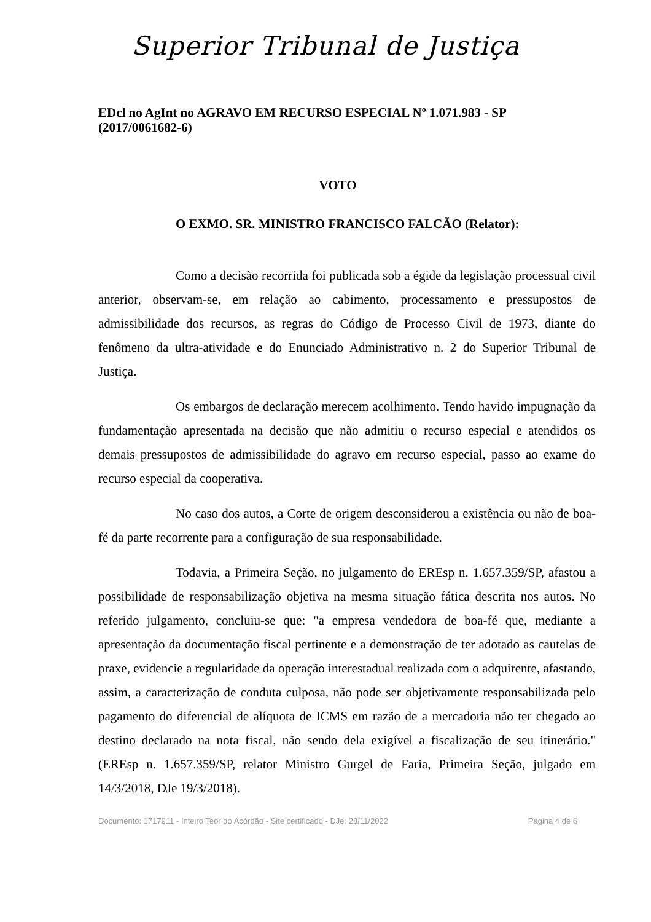Superior Tribunal de Justiça
EDcl no AgInt no AGRAVO EM RECURSO ESPECIAL Nº 1.071.983 - SP (2017/0061682-6)
VOTO
O EXMO. SR. MINISTRO FRANCISCO FALCÃO (Relator):
Como a decisão recorrida foi publicada sob a égide da legislação processual civil anterior, observam-se, em relação ao cabimento, processamento e pressupostos de admissibilidade dos recursos, as regras do Código de Processo Civil de 1973, diante do fenômeno da ultra-atividade e do Enunciado Administrativo n. 2 do Superior Tribunal de Justiça.
Os embargos de declaração merecem acolhimento. Tendo havido impugnação da fundamentação apresentada na decisão que não admitiu o recurso especial e atendidos os demais pressupostos de admissibilidade do agravo em recurso especial, passo ao exame do recurso especial da cooperativa.
No caso dos autos, a Corte de origem desconsiderou a existência ou não de boa-fé da parte recorrente para a configuração de sua responsabilidade.
Todavia, a Primeira Seção, no julgamento do EREsp n. 1.657.359/SP, afastou a possibilidade de responsabilização objetiva na mesma situação fática descrita nos autos. No referido julgamento, concluiu-se que: "a empresa vendedora de boa-fé que, mediante a apresentação da documentação fiscal pertinente e a demonstração de ter adotado as cautelas de praxe, evidencie a regularidade da operação interestadual realizada com o adquirente, afastando, assim, a caracterização de conduta culposa, não pode ser objetivamente responsabilizada pelo pagamento do diferencial de alíquota de ICMS em razão de a mercadoria não ter chegado ao destino declarado na nota fiscal, não sendo dela exigível a fiscalização de seu itinerário." (EREsp n. 1.657.359/SP, relator Ministro Gurgel de Faria, Primeira Seção, julgado em 14/3/2018, DJe 19/3/2018).
Documento: 1717911 - Inteiro Teor do Acórdão - Site certificado - DJe: 28/11/2022 Página 4 de 6